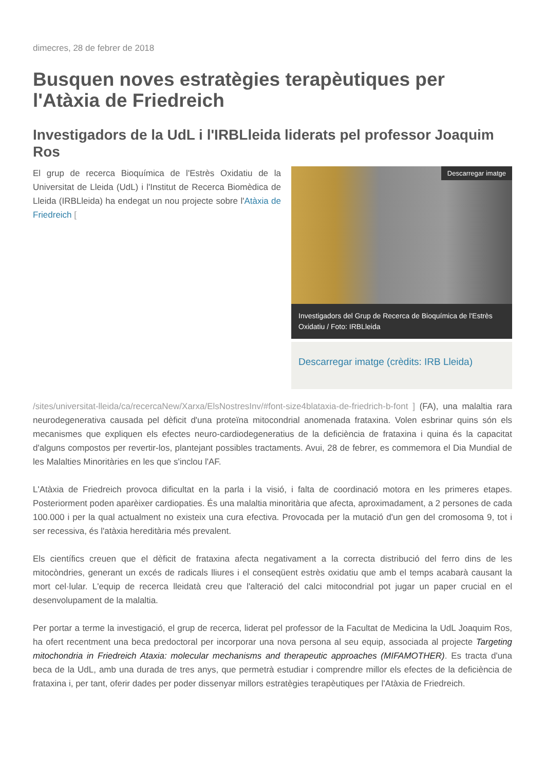dimecres, 28 de febrer de 2018
Busquen noves estratègies terapèutiques per l'Atàxia de Friedreich
Investigadors de la UdL i l'IRBLleida liderats pel professor Joaquim Ros
Descarregar imatge
Investigadors del Grup de Recerca de Bioquímica de l'Estrès Oxidatiu / Foto: IRBLleida
Descarregar imatge (crèdits: IRB Lleida)
El grup de recerca Bioquímica de l'Estrès Oxidatiu de la Universitat de Lleida (UdL) i l'Institut de Recerca Biomèdica de Lleida (IRBLleida) ha endegat un nou projecte sobre l'Atàxia de Friedreich [
/sites/universitat-lleida/ca/recercaNew/Xarxa/ElsNostresInv/#font-size4blataxia-de-friedrich-b-font ] (FA), una malaltia rara neurodegenerativa causada pel dèficit d'una proteïna mitocondrial anomenada frataxina. Volen esbrinar quins són els mecanismes que expliquen els efectes neuro-cardiodegeneratius de la deficiència de frataxina i quina és la capacitat d'alguns compostos per revertir-los, plantejant possibles tractaments. Avui, 28 de febrer, es commemora el Dia Mundial de les Malalties Minoritàries en les que s'inclou l'AF.
L'Atàxia de Friedreich provoca dificultat en la parla i la visió, i falta de coordinació motora en les primeres etapes. Posteriorment poden aparèixer cardiopaties. És una malaltia minoritària que afecta, aproximadament, a 2 persones de cada 100.000 i per la qual actualment no existeix una cura efectiva. Provocada per la mutació d'un gen del cromosoma 9, tot i ser recessiva, és l'atàxia hereditària més prevalent.
Els científics creuen que el dèficit de frataxina afecta negativament a la correcta distribució del ferro dins de les mitocòndries, generant un excés de radicals lliures i el conseqüent estrès oxidatiu que amb el temps acabarà causant la mort cel·lular. L'equip de recerca lleidatà creu que l'alteració del calci mitocondrial pot jugar un paper crucial en el desenvolupament de la malaltia.
Per portar a terme la investigació, el grup de recerca, liderat pel professor de la Facultat de Medicina la UdL Joaquim Ros, ha ofert recentment una beca predoctoral per incorporar una nova persona al seu equip, associada al projecte Targeting mitochondria in Friedreich Ataxia: molecular mechanisms and therapeutic approaches (MIFAMOTHER). Es tracta d'una beca de la UdL, amb una durada de tres anys, que permetrà estudiar i comprendre millor els efectes de la deficiència de frataxina i, per tant, oferir dades per poder dissenyar millors estratègies terapèutiques per l'Atàxia de Friedreich.